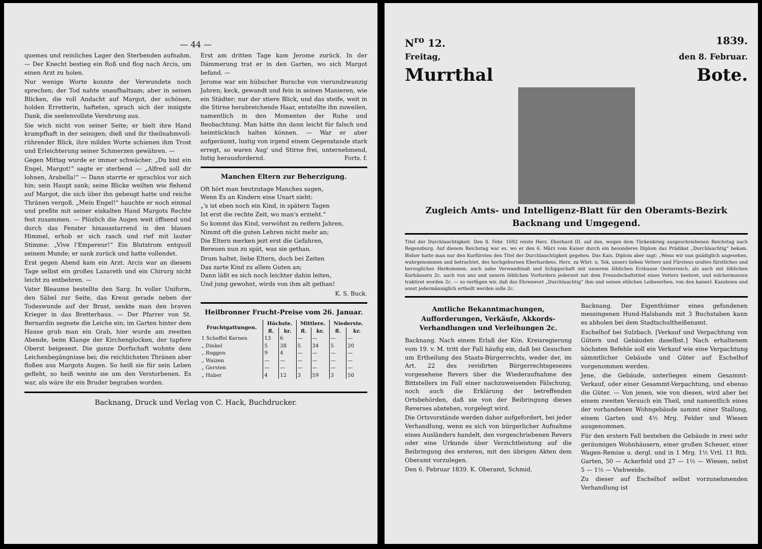— 44 —
quemes und reinliches Lager den Sterbenden aufnahm. — Der Knecht bestieg ein Roß und flog nach Arcis, um einen Arzt zu holen.
Nur wenige Worte konnte der Verwundete noch sprechen; der Tod nahte unaufhaltsam; aber in seinen Blicken, die voll Andacht auf Margot, der schönen, holden Erretterin, hafteten, sprach sich der innigste Dank, die seelenvollste Verehrung aus.
Sie wich nicht von seiner Seite; er hielt ihre Hand krampfhaft in der seinigen; dieß und ihr theilnahmvoll-rührender Blick, ihre milden Worte schienen ihm Trost und Erleichterung seiner Schmerzen gewähren. —
Gegen Mittag wurde er immer schwächer. „Du bist ein Engel, Margot!“ sagte er sterbend — „Alfred soll dir lohnen, Arabella!“ — Dann starrte er sprachlos vor sich hin; sein Haupt sank; seine Blicke weilten wie flehend auf Margot, die sich über ihn gebeugt hatte und reiche Thränen vergoß. „Mein Engel!“ hauchte er noch einmal und preßte mit seiner eiskalten Hand Margots Rechte fest zusammen. — Plözlich die Augen weit öffnend und durch das Fenster hinausstarrend in den blauen Himmel, erhob er sich rasch und rief mit lauter Stimme: „Vive l'Empereur!“ Ein Blutstrom entquoll seinem Munde; er sank zurück und hatte vollendet.
Erst gegen Abend kam ein Arzt. Arcis war an diesem Tage selbst ein großes Lazareth und ein Chirurg nicht leicht zu entbehren. —
Vater Bleaume bestellte den Sarg. In voller Uniform, den Säbel zur Seite, das Kreuz gerade neben der Todeswunde auf der Brust, senkte man den braven Krieger in das Bretterhaus. — Der Pfarrer von St. Bernardin segnete die Leiche ein; im Garten hinter dem Hause grub man ein Grab, hier wurde am zweiten Abende, beim Klange der Kirchenglocken, der tapfere Oberst beigesezt. Die ganze Dorfschaft wohnte dem Leichenbegängnisse bei; die reichlichsten Thränen aber floßen aus Margots Augen. So heiß sie für sein Leben gefleht, so heiß weinte sie um den Verstorbenen. Es war, als wäre ihr ein Bruder begraben worden.
Erst am dritten Tage kam Jerome zurück. In der Dämmerung trat er in den Garten, wo sich Margot befand. —
Jerome war ein hübscher Bursche von vierundzwanzig Jahren; keck, gewandt und fein in seinen Manieren, wie ein Städter; nur der stiere Blick, und das steife, weit in die Stirne herabreichende Haar, entstellte ihn zuweilen, namentlich in den Momenten der Ruhe und Beobachtung. Man hätte ihn dann leicht für falsch und heimtückisch halten können. — War er aber aufgeräumt, lustig von irgend einem Gegenstande stark erregt, so waren Aug' und Stirne frei, unternehmend, listig herausfordernd. Forts. f.
Manchen Eltern zur Beherzigung.
Oft hört man heutzutage Manches sagen,
Wenn Es an Kindern eine Unart sieht:
„'s ist eben noch ein Kind, in spätern Tagen
Ist erst die rechte Zeit, wo man's erzieht.“
So kommt das Kind, verwöhnt zu reifern Jahren,
Nimmt oft die guten Lehren nicht mehr an;
Die Eltern merken jezt erst die Gefahren,
Bereuen nun zu spät, was sie gethan.
Drum haltet, liebe Eltern, doch bei Zeiten
Das zarte Kind zu allem Guten an;
Dann läßt es sich noch leichter dahin leiten,
Und jung gewohnt, wirds von ihm alt gethan!
K. S. Buck.
Heilbronner Frucht-Preise vom 26. Januar.
| Fruchtgattungen. | Höchste. | | Mittlere. | | Niederste. | |
| --- | --- | --- | --- | --- | --- | --- |
| | fl. | kr. | fl. | kr. | fl. | kr. |
| 1 Scheffel Kernen | 13 | 6 | — | — | — | — |
| „ Dinkel | 5 | 38 | 5 | 34 | 5 | 20 |
| „ Roggen | 9 | 4 | — | — | — | — |
| „ Waizen | — | — | — | — | — | — |
| „ Gersten | — | — | — | — | — | — |
| „ Haber | 4 | 12 | 3 | 59 | 3 | 50 |
Backnang, Druck und Verlag von C. Hack, Buchdrucker.
N<sup>ro</sup> 12. 1839.
Freitag, den 8. Februar.
Murrthal Bote.
Zugleich Amts- und Intelligenz-Blatt für den Oberamts-Bezirk Backnang und Umgegend.
Titel der Durchlauchtigkeit. Den 8. Febr. 1692 reiste Herz. Eberhard III. auf den, wegen dem Türkenkrieg ausgeschriebenen Reichstag nach Regensburg. Auf diesem Reichstag war es, wo er den 6. März vom Kaiser durch ein besonderes Diplom das Prädikat „Durchlauchtig“ bekam. Bisher hatte man nur den Kurfürsten den Titel der Durchlauchtigkeit gegeben. Das Kais. Diplom aber sagt: „Wenn wir nun gnädiglich angesehen, wahrgenommen und betrachtet, des hochgebornen Eberhardens, Herz. zu Würt. u. Tek, unsers lieben Vetters und Fürstens uraltes fürstliches und herzogliches Herkommen, auch nahe Verwandtnuß und Schippschaft mit unserem löblichen Erzhause Oesterreich, als auch mit löblichen Kurhäusern 2c. auch von uns und unsern löblichen Vorfordern jederzeit mit dem Freundschaftstitel eines Vetters beehret, und solchermassen traktiret worden 2c. — so verfügen wir, daß das Ehrenwort „Durchlauchtig“ ihm und seinen ehlichen Leibeserben, von den kaiserl. Kanzleien und sonst jedermänniglich ertheilt werden solle 2c.
Amtliche Bekanntmachungen,
Aufforderungen, Verkäufe, Akkords-Verhandlungen und Verleihungen 2c.
Backnang. Nach einem Erlaß der Kön. Kreisregierung vom 19. v. M. tritt der Fall häufig ein, daß bei Gesuchen um Ertheilung des Staats-Bürgerrechts, weder der, im Art. 22 des revidirten Bürgerrechtsgesezes vorgesehene Revers über die Wiederaufnahme des Bittstellers im Fall einer nachzuweisenden Fälschung, noch auch die Erklärung der betreffenden Ortsbehörden, daß sie von der Beibringung dieses Reverses abstehen, vorgelegt wird.
Die Ortsvorstände werden daher aufgefordert, bei jeder Verhandlung, wenn es sich von bürgerlicher Aufnahme eines Ausländers handelt, den vorgeschriebenen Revers oder eine Urkunde über Verzichtleistung auf die Beibringung des ersteren, mit den übrigen Akten dem Oberamt vorzulegen.
Den 6. Februar 1839. K. Oberamt, Schmid.
Backnang. Der Eigenthümer eines gefundenen messingenen Hund-Halsbands mit 3 Buchstaben kann es abholen bei dem Stadtschultheißenamt.
Eschelhof bei Sulzbach. [Verkauf und Verpachtung von Gütern und Gebäuden daselbst.] Nach erhaltenem höchsten Befehle soll ein Verkauf wie eine Verpachtung sämmtlicher Gebäude und Güter auf Eschelhof vorgenommen werden.
Jene, die Gebäude, unterliegen einem Gesammt-Verkauf, oder einer Gesammt-Verpachtung, und ebenso die Güter. — Von jenen, wie von diesen, wird aber bei einem zweiten Versuch ein Theil, und namentlich eines der vorhandenen Wohngebäude sammt einer Stallung, einem Garten und 4½ Mrg. Felder und Wiesen ausgenommen.
Für den erstern Fall bestehen die Gebäude in zwei sehr geräumigen Wohnhäusern, einer großen Scheuer, einer Wagen-Remise u. dergl. und in 1 Mrg. 1½ Vrtl. 11 Rth. Garten, 50 — Ackerfeld und 27 — 1½ — Wiesen, nebst 5 — 1½ — Viehweide.
Zu dieser auf Eschelhof selbst vorzunehmenden Verhandlung ist